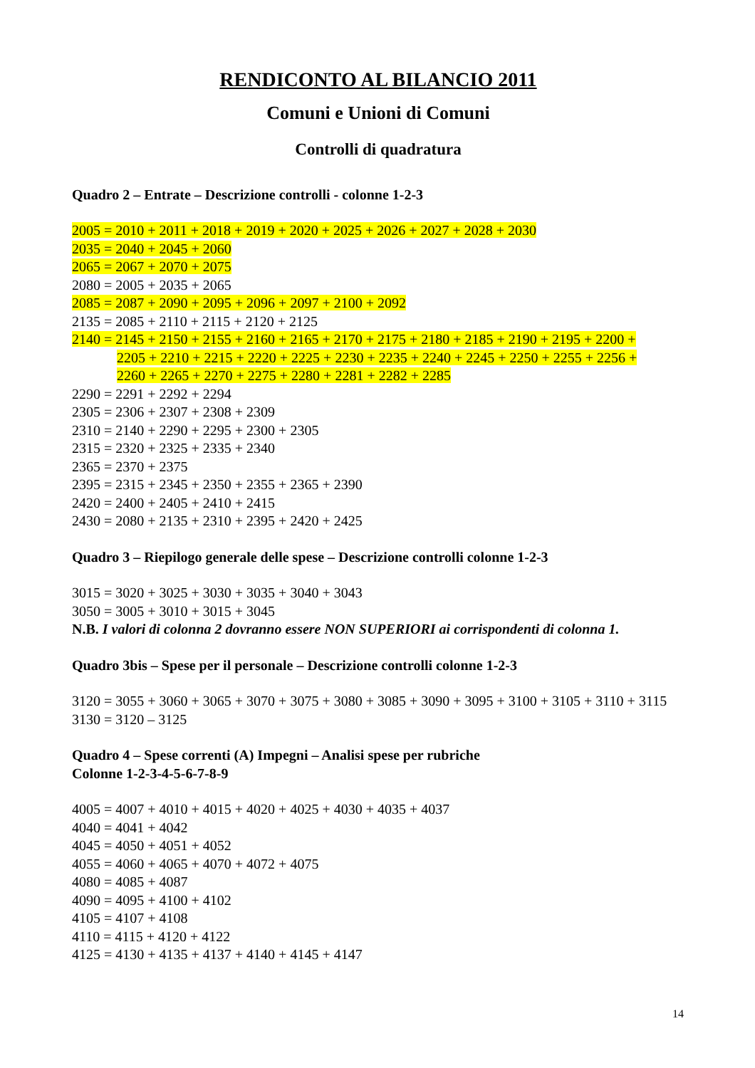RENDICONTO AL BILANCIO 2011
Comuni e Unioni di Comuni
Controlli di quadratura
Quadro 2 – Entrate – Descrizione controlli - colonne 1-2-3
2005 = 2010 + 2011 + 2018 + 2019 + 2020 + 2025 + 2026 + 2027 + 2028 + 2030
2035 = 2040 + 2045 + 2060
2065 = 2067 + 2070 + 2075
2080 = 2005 + 2035 + 2065
2085 = 2087 + 2090 + 2095 + 2096 + 2097 + 2100 + 2092
2135 = 2085 + 2110 + 2115 + 2120 + 2125
2140 = 2145 + 2150 + 2155 + 2160 + 2165 + 2170 + 2175 + 2180 + 2185 + 2190 + 2195 + 2200 +
2205 + 2210 + 2215 + 2220 + 2225 + 2230 + 2235 + 2240 + 2245 + 2250 + 2255 + 2256 +
2260 + 2265 + 2270 + 2275 + 2280 + 2281 + 2282 + 2285
2290 = 2291 + 2292 + 2294
2305 = 2306 + 2307 + 2308 + 2309
2310 = 2140 + 2290 + 2295 + 2300 + 2305
2315 = 2320 + 2325 + 2335 + 2340
2365 = 2370 + 2375
2395 = 2315 + 2345 + 2350 + 2355 + 2365 + 2390
2420 = 2400 + 2405 + 2410 + 2415
2430 = 2080 + 2135 + 2310 + 2395 + 2420 + 2425
Quadro 3 – Riepilogo generale delle spese – Descrizione controlli colonne 1-2-3
3015 = 3020 + 3025 + 3030 + 3035 + 3040 + 3043
3050 = 3005 + 3010 + 3015 + 3045
N.B. I valori di colonna 2 dovranno essere NON SUPERIORI ai corrispondenti di colonna 1.
Quadro 3bis – Spese per il personale – Descrizione controlli colonne 1-2-3
3120 = 3055 + 3060 + 3065 + 3070 + 3075 + 3080 + 3085 + 3090 + 3095 + 3100 + 3105 + 3110 + 3115
3130 = 3120 – 3125
Quadro 4 – Spese correnti (A) Impegni – Analisi spese per rubriche
Colonne 1-2-3-4-5-6-7-8-9
4005 = 4007 + 4010 + 4015 + 4020 + 4025 + 4030 + 4035 + 4037
4040 = 4041 + 4042
4045 = 4050 + 4051 + 4052
4055 = 4060 + 4065 + 4070 + 4072 + 4075
4080 = 4085 + 4087
4090 = 4095 + 4100 + 4102
4105 = 4107 + 4108
4110 = 4115 + 4120 + 4122
4125 = 4130 + 4135 + 4137 + 4140 + 4145 + 4147
14